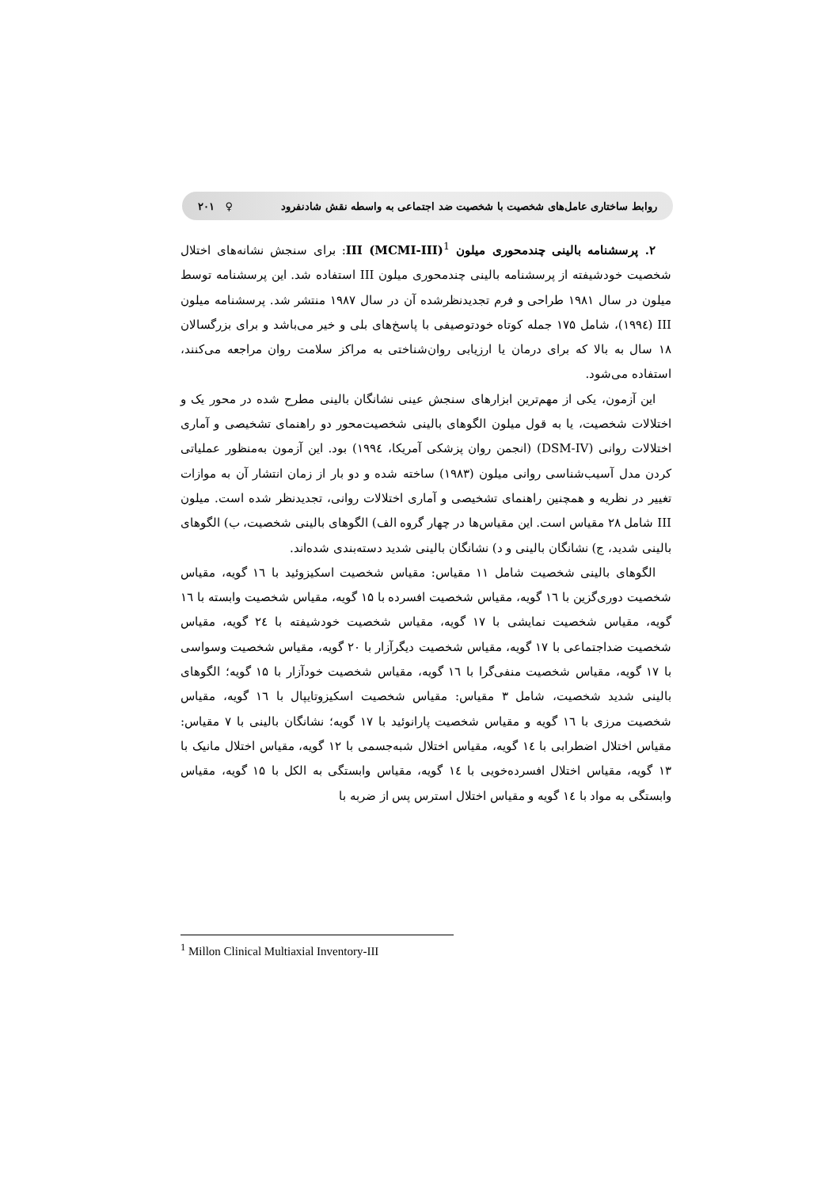روابط ساختاری عامل‌های شخصیت با شخصیت ضد اجتماعی به واسطه نقش شادنفرود ♀ ۲۰۱
۲. پرسشنامه بالینی چندمحوری میلون III (MCMI-III)<sup>1</sup>: برای سنجش نشانه‌های اختلال شخصیت خودشیفته از پرسشنامه بالینی چندمحوری میلون III استفاده شد. این پرسشنامه توسط میلون در سال ۱۹۸۱ طراحی و فرم تجدیدنظرشده آن در سال ۱۹۸۷ منتشر شد. پرسشنامه میلون III (۱۹۹٤)، شامل ۱۷۵ جمله کوتاه خودتوصیفی با پاسخ‌های بلی و خیر می‌باشد و برای بزرگسالان ۱۸ سال به بالا که برای درمان یا ارزیابی روان‌شناختی به مراکز سلامت روان مراجعه می‌کنند، استفاده می‌شود.
این آزمون، یکی از مهم‌ترین ابزارهای سنجش عینی نشانگان بالینی مطرح شده در محور یک و اختلالات شخصیت، یا به قول میلون الگوهای بالینی شخصیت‌محور دو راهنمای تشخیصی و آماری اختلالات روانی (DSM-IV) (انجمن روان پزشکی آمریکا، ۱۹۹٤) بود. این آزمون به‌منظور عملیاتی کردن مدل آسیب‌شناسی روانی میلون (۱۹۸۳) ساخته شده و دو بار از زمان انتشار آن به موازات تغییر در نظریه و همچنین راهنمای تشخیصی و آماری اختلالات روانی، تجدیدنظر شده است. میلون III شامل ۲۸ مقیاس است. این مقیاس‌ها در چهار گروه الف) الگوهای بالینی شخصیت، ب) الگوهای بالینی شدید، ج) نشانگان بالینی و د) نشانگان بالینی شدید دسته‌بندی شده‌اند.
الگوهای بالینی شخصیت شامل ۱۱ مقیاس: مقیاس شخصیت اسکیزوئید با ۱٦ گویه، مقیاس شخصیت دوری‌گزین با ۱٦ گویه، مقیاس شخصیت افسرده با ۱۵ گویه، مقیاس شخصیت وابسته با ۱٦ گویه، مقیاس شخصیت نمایشی با ۱۷ گویه، مقیاس شخصیت خودشیفته با ۲٤ گویه، مقیاس شخصیت ضداجتماعی با ۱۷ گویه، مقیاس شخصیت دیگرآزار با ۲۰ گویه، مقیاس شخصیت وسواسی با ۱۷ گویه، مقیاس شخصیت منفی‌گرا با ۱٦ گویه، مقیاس شخصیت خودآزار با ۱۵ گویه؛ الگوهای بالینی شدید شخصیت، شامل ۳ مقیاس: مقیاس شخصیت اسکیزوتایپال با ۱٦ گویه، مقیاس شخصیت مرزی با ۱٦ گویه و مقیاس شخصیت پارانوئید با ۱۷ گویه؛ نشانگان بالینی با ۷ مقیاس: مقیاس اختلال اضطرابی با ۱٤ گویه، مقیاس اختلال شبه‌جسمی با ۱۲ گویه، مقیاس اختلال مانیک با ۱۳ گویه، مقیاس اختلال افسرده‌خویی با ۱٤ گویه، مقیاس وابستگی به الکل با ۱۵ گویه، مقیاس وابستگی به مواد با ۱٤ گویه و مقیاس اختلال استرس پس از ضربه با
<sup>1</sup> Millon Clinical Multiaxial Inventory-III